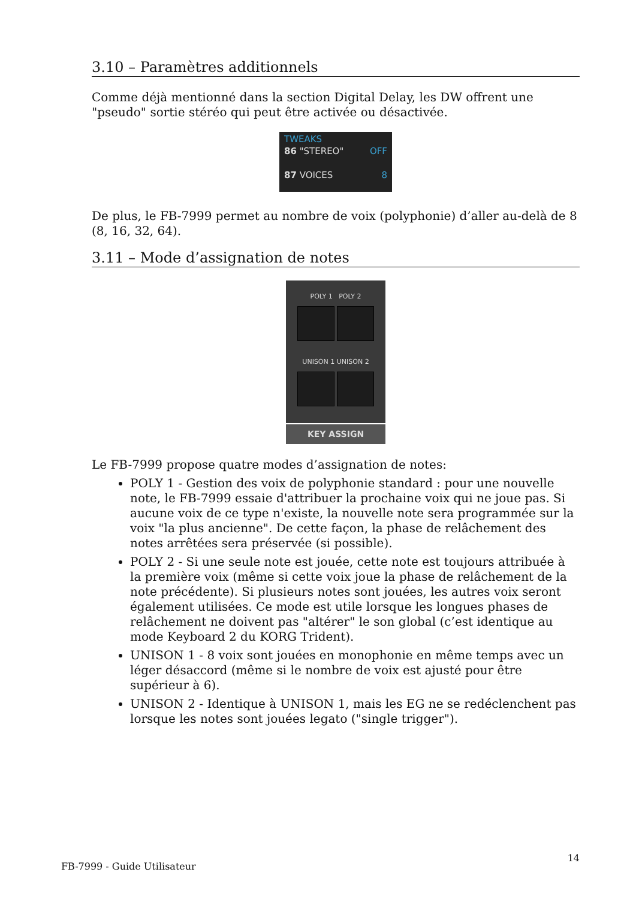3.10 – Paramètres additionnels
Comme déjà mentionné dans la section Digital Delay, les DW offrent une "pseudo" sortie stéréo qui peut être activée ou désactivée.
TWEAKS
86 "STEREO" OFF
87 VOICES 8
De plus, le FB-7999 permet au nombre de voix (polyphonie) d’aller au-delà de 8 (8, 16, 32, 64).
3.11 – Mode d’assignation de notes
POLY 1 POLY 2
UNISON 1 UNISON 2
KEY ASSIGN
Le FB-7999 propose quatre modes d’assignation de notes:
POLY 1 - Gestion des voix de polyphonie standard : pour une nouvelle note, le FB-7999 essaie d'attribuer la prochaine voix qui ne joue pas. Si aucune voix de ce type n'existe, la nouvelle note sera programmée sur la voix "la plus ancienne". De cette façon, la phase de relâchement des notes arrêtées sera préservée (si possible).
POLY 2 - Si une seule note est jouée, cette note est toujours attribuée à la première voix (même si cette voix joue la phase de relâchement de la note précédente). Si plusieurs notes sont jouées, les autres voix seront également utilisées. Ce mode est utile lorsque les longues phases de relâchement ne doivent pas "altérer" le son global (c’est identique au mode Keyboard 2 du KORG Trident).
UNISON 1 - 8 voix sont jouées en monophonie en même temps avec un léger désaccord (même si le nombre de voix est ajusté pour être supérieur à 6).
UNISON 2 - Identique à UNISON 1, mais les EG ne se redéclenchent pas lorsque les notes sont jouées legato ("single trigger").
FB-7999 - Guide Utilisateur 14